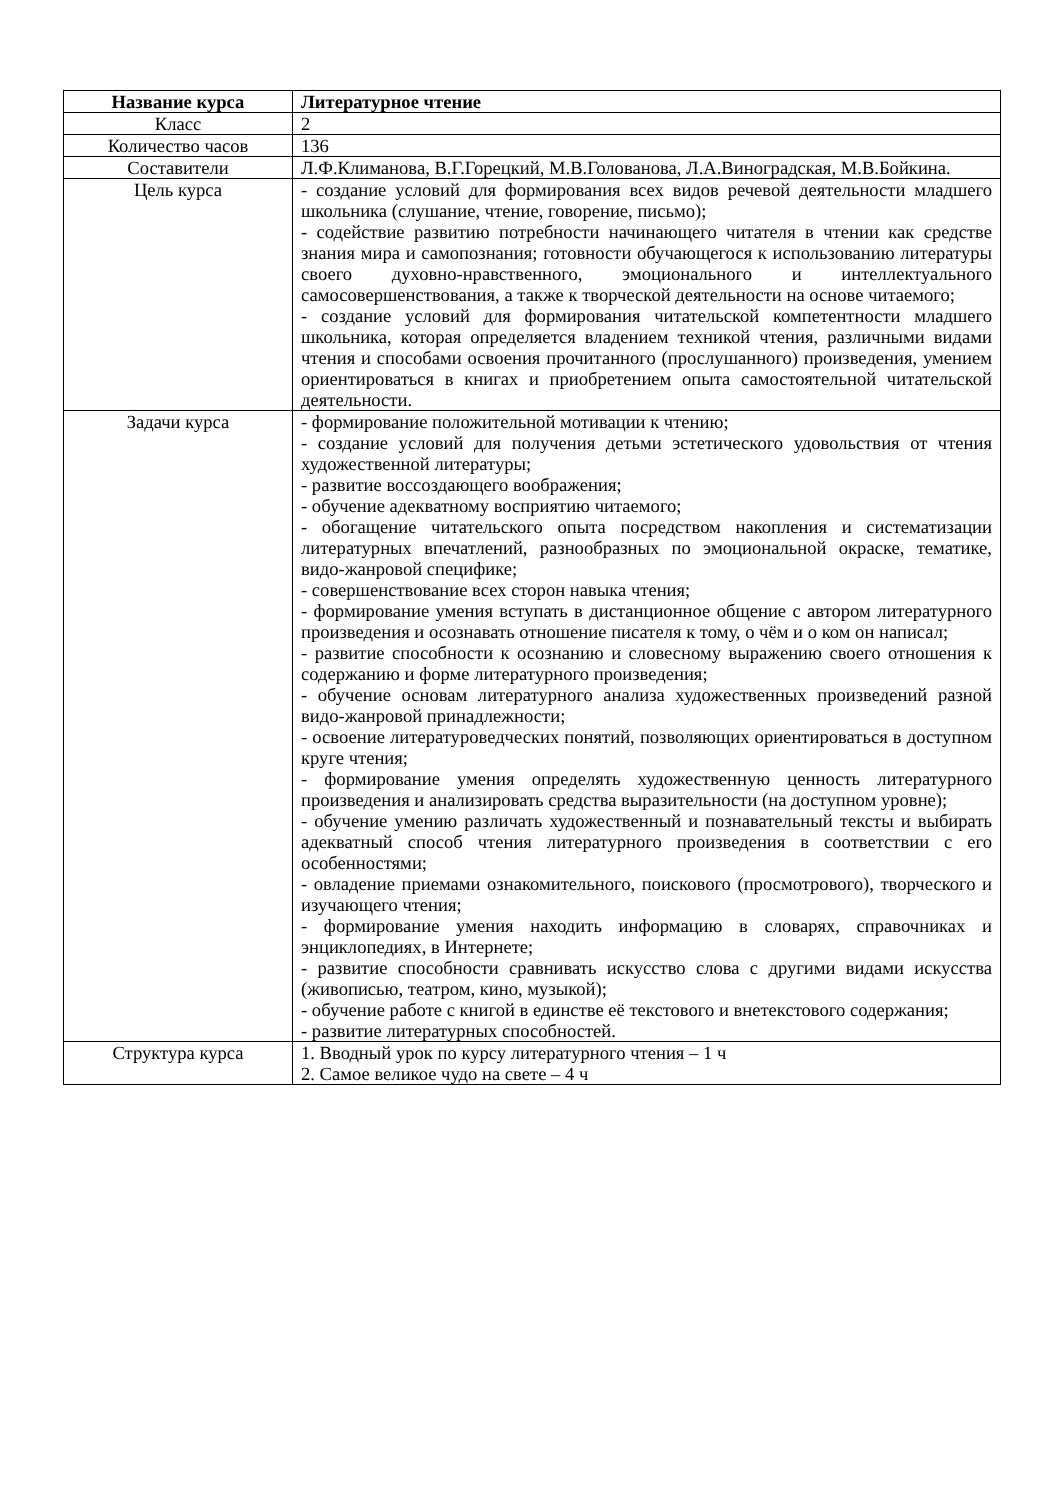| Название курса | Литературное чтение |
| --- | --- |
| Класс | 2 |
| Количество часов | 136 |
| Составители | Л.Ф.Климанова, В.Г.Горецкий, М.В.Голованова, Л.А.Виноградская, М.В.Бойкина. |
| Цель курса | - создание условий для формирования всех видов речевой деятельности младшего школьника (слушание, чтение, говорение, письмо); - содействие развитию потребности начинающего читателя в чтении как средстве знания мира и самопознания; готовности обучающегося к использованию литературы своего духовно-нравственного, эмоционального и интеллектуального самосовершенствования, а также к творческой деятельности на основе читаемого; - создание условий для формирования читательской компетентности младшего школьника, которая определяется владением техникой чтения, различными видами чтения и способами освоения прочитанного (прослушанного) произведения, умением ориентироваться в книгах и приобретением опыта самостоятельной читательской деятельности. |
| Задачи курса | - формирование положительной мотивации к чтению; - создание условий для получения детьми эстетического удовольствия от чтения художественной литературы; - развитие воссоздающего воображения; - обучение адекватному восприятию читаемого; - обогащение читательского опыта посредством накопления и систематизации литературных впечатлений, разнообразных по эмоциональной окраске, тематике, видо-жанровой специфике; - совершенствование всех сторон навыка чтения; - формирование умения вступать в дистанционное общение с автором литературного произведения и осознавать отношение писателя к тому, о чём и о ком он написал; - развитие способности к осознанию и словесному выражению своего отношения к содержанию и форме литературного произведения; - обучение основам литературного анализа художественных произведений разной видо-жанровой принадлежности; - освоение литературоведческих понятий, позволяющих ориентироваться в доступном круге чтения; - формирование умения определять художественную ценность литературного произведения и анализировать средства выразительности (на доступном уровне); - обучение умению различать художественный и познавательный тексты и выбирать адекватный способ чтения литературного произведения в соответствии с его особенностями; - овладение приемами ознакомительного, поискового (просмотрового), творческого и изучающего чтения; - формирование умения находить информацию в словарях, справочниках и энциклопедиях, в Интернете; - развитие способности сравнивать искусство слова с другими видами искусства (живописью, театром, кино, музыкой); - обучение работе с книгой в единстве её текстового и внетекстового содержания; - развитие литературных способностей. |
| Структура курса | 1. Вводный урок по курсу литературного чтения – 1 ч 2. Самое великое чудо на свете – 4 ч |